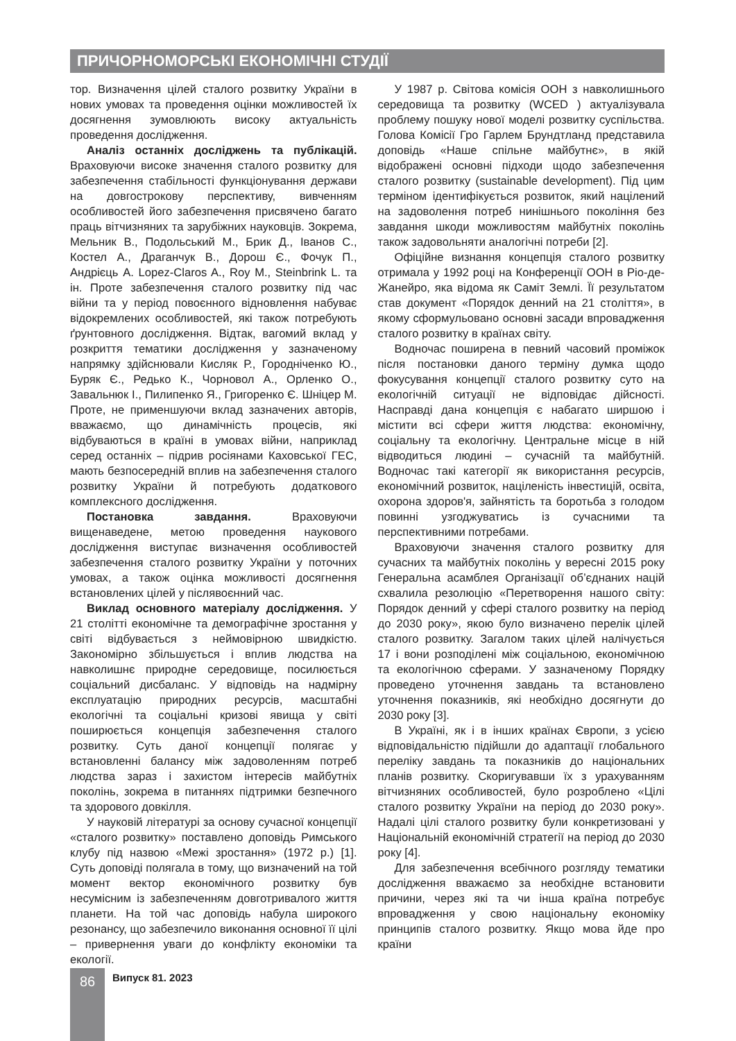ПРИЧОРНОМОРСЬКІ ЕКОНОМІЧНІ СТУДІЇ
тор. Визначення цілей сталого розвитку України в нових умовах та проведення оцінки можливостей їх досягнення зумовлюють високу актуальність проведення дослідження.
Аналіз останніх досліджень та публікацій. Враховуючи високе значення сталого розвитку для забезпечення стабільності функціонування держави на довгострокову перспективу, вивченням особливостей його забезпечення присвячено багато праць вітчизняних та зарубіжних науковців. Зокрема, Мельник В., Подольський М., Брик Д., Іванов С., Костел А., Драганчук В., Дорош Є., Фочук П., Андрієць А. Lopez-Claros A., Roy M., Steinbrink L. та ін. Проте забезпечення сталого розвитку під час війни та у період повоєнного відновлення набуває відокремлених особливостей, які також потребують ґрунтовного дослідження. Відтак, вагомий вклад у розкриття тематики дослідження у зазначеному напрямку здійснювали Кисляк Р., Городніченко Ю., Буряк Є., Редько К., Чорновол А., Орленко О., Завальнюк І., Пилипенко Я., Григоренко Є. Шніцер М. Проте, не применшуючи вклад зазначених авторів, вважаємо, що динамічність процесів, які відбуваються в країні в умовах війни, наприклад серед останніх – підрив росіянами Каховської ГЕС, мають безпосередній вплив на забезпечення сталого розвитку України й потребують додаткового комплексного дослідження.
Постановка завдання. Враховуючи вищенаведене, метою проведення наукового дослідження виступає визначення особливостей забезпечення сталого розвитку України у поточних умовах, а також оцінка можливості досягнення встановлених цілей у післявоєнний час.
Виклад основного матеріалу дослідження. У 21 столітті економічне та демографічне зростання у світі відбувається з неймовірною швидкістю. Закономірно збільшується і вплив людства на навколишнє природне середовище, посилюється соціальний дисбаланс. У відповідь на надмірну експлуатацію природних ресурсів, масштабні екологічні та соціальні кризові явища у світі поширюється концепція забезпечення сталого розвитку. Суть даної концепції полягає у встановленні балансу між задоволенням потреб людства зараз і захистом інтересів майбутніх поколінь, зокрема в питаннях підтримки безпечного та здорового довкілля.
У науковій літературі за основу сучасної концепції «сталого розвитку» поставлено доповідь Римського клубу під назвою «Межі зростання» (1972 р.) [1]. Суть доповіді полягала в тому, що визначений на той момент вектор економічного розвитку був несумісним із забезпеченням довготривалого життя планети. На той час доповідь набула широкого резонансу, що забезпечило виконання основної її цілі – привернення уваги до конфлікту економіки та екології.
У 1987 р. Світова комісія ООН з навколишнього середовища та розвитку (WCED ) актуалізувала проблему пошуку нової моделі розвитку суспільства. Голова Комісії Гро Гарлем Брундтланд представила доповідь «Наше спільне майбутнє», в якій відображені основні підходи щодо забезпечення сталого розвитку (sustainable development). Під цим терміном ідентифікується розвиток, який націлений на задоволення потреб нинішнього покоління без завдання шкоди можливостям майбутніх поколінь також задовольняти аналогічні потреби [2].
Офіційне визнання концепція сталого розвитку отримала у 1992 році на Конференції ООН в Ріо-де-Жанейро, яка відома як Саміт Землі. Її результатом став документ «Порядок денний на 21 століття», в якому сформульовано основні засади впровадження сталого розвитку в країнах світу.
Водночас поширена в певний часовий проміжок після постановки даного терміну думка щодо фокусування концепції сталого розвитку суто на екологічній ситуації не відповідає дійсності. Насправді дана концепція є набагато ширшою і містити всі сфери життя людства: економічну, соціальну та екологічну. Центральне місце в ній відводиться людині – сучасній та майбутній. Водночас такі категорії як використання ресурсів, економічний розвиток, націленість інвестицій, освіта, охорона здоров'я, зайнятість та боротьба з голодом повинні узгоджуватись із сучасними та перспективними потребами.
Враховуючи значення сталого розвитку для сучасних та майбутніх поколінь у вересні 2015 року Генеральна асамблея Організації об’єднаних націй схвалила резолюцію «Перетворення нашого світу: Порядок денний у сфері сталого розвитку на період до 2030 року», якою було визначено перелік цілей сталого розвитку. Загалом таких цілей налічується 17 і вони розподілені між соціальною, економічною та екологічною сферами. У зазначеному Порядку проведено уточнення завдань та встановлено уточнення показників, які необхідно досягнути до 2030 року [3].
В Україні, як і в інших країнах Європи, з усією відповідальністю підійшли до адаптації глобального переліку завдань та показників до національних планів розвитку. Скоригувавши їх з урахуванням вітчизняних особливостей, було розроблено «Цілі сталого розвитку України на період до 2030 року». Надалі цілі сталого розвитку були конкретизовані у Національній економічній стратегії на період до 2030 року [4].
Для забезпечення всебічного розгляду тематики дослідження вважаємо за необхідне встановити причини, через які та чи інша країна потребує впровадження у свою національну економіку принципів сталого розвитку. Якщо мова йде про країни
86 Випуск 81. 2023